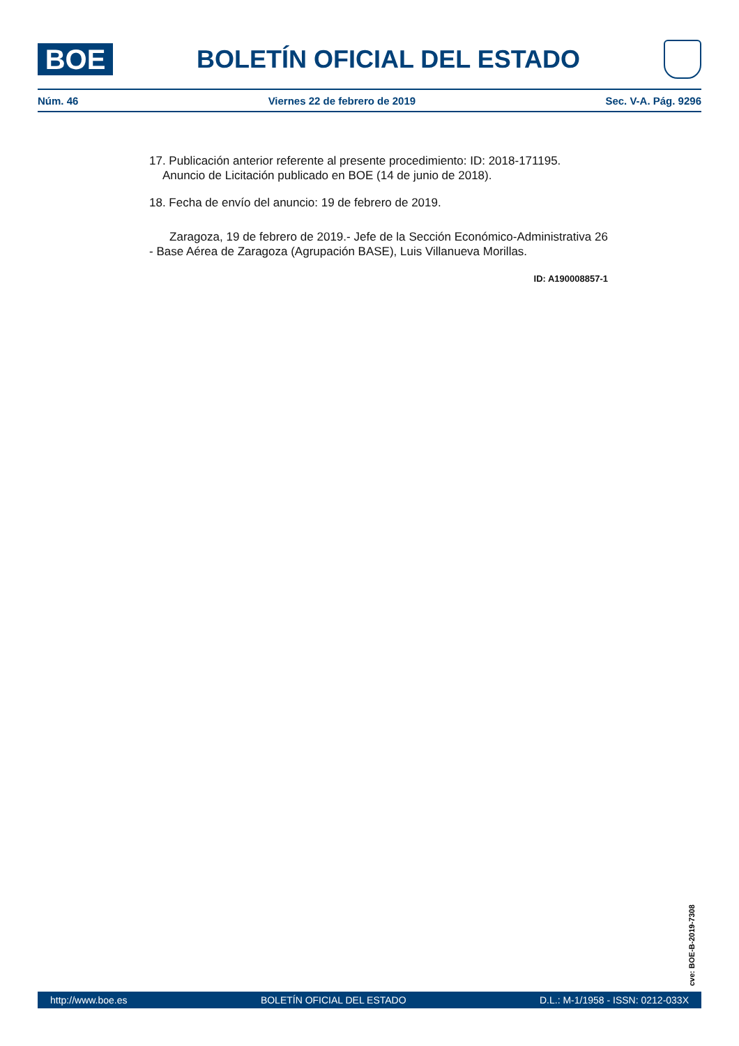BOE
BOLETÍN OFICIAL DEL ESTADO
Núm. 46 Viernes 22 de febrero de 2019 Sec. V-A. Pág. 9296
17. Publicación anterior referente al presente procedimiento: ID: 2018-171195.
Anuncio de Licitación publicado en BOE (14 de junio de 2018).
18. Fecha de envío del anuncio: 19 de febrero de 2019.
Zaragoza, 19 de febrero de 2019.- Jefe de la Sección Económico-Administrativa 26 - Base Aérea de Zaragoza (Agrupación BASE), Luis Villanueva Morillas.
ID: A190008857-1
cve: BOE-B-2019-7308
http://www.boe.es BOLETÍN OFICIAL DEL ESTADO D.L.: M-1/1958 - ISSN: 0212-033X